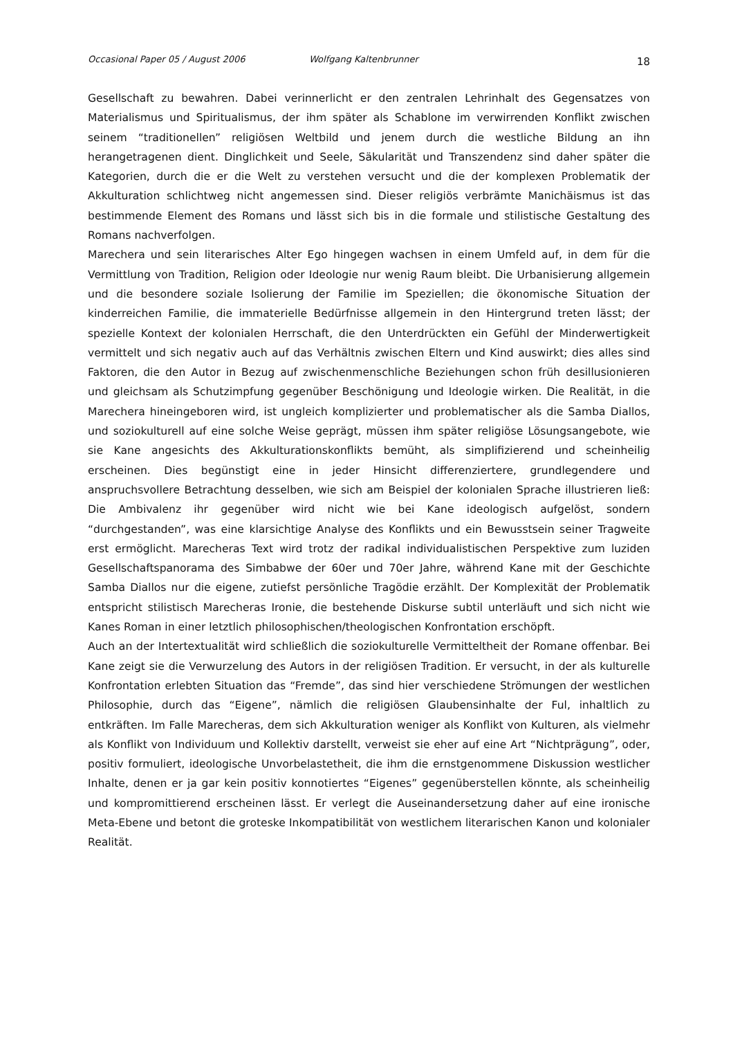Occasional Paper 05 / August 2006 Wolfgang Kaltenbrunner 18
Gesellschaft zu bewahren. Dabei verinnerlicht er den zentralen Lehrinhalt des Gegensatzes von Materialismus und Spiritualismus, der ihm später als Schablone im verwirrenden Konflikt zwischen seinem “traditionellen” religiösen Weltbild und jenem durch die westliche Bildung an ihn herangetragenen dient. Dinglichkeit und Seele, Säkularität und Transzendenz sind daher später die Kategorien, durch die er die Welt zu verstehen versucht und die der komplexen Problematik der Akkulturation schlichtweg nicht angemessen sind. Dieser religiös verbrämte Manichäismus ist das bestimmende Element des Romans und lässt sich bis in die formale und stilistische Gestaltung des Romans nachverfolgen.
Marechera und sein literarisches Alter Ego hingegen wachsen in einem Umfeld auf, in dem für die Vermittlung von Tradition, Religion oder Ideologie nur wenig Raum bleibt. Die Urbanisierung allgemein und die besondere soziale Isolierung der Familie im Speziellen; die ökonomische Situation der kinderreichen Familie, die immaterielle Bedürfnisse allgemein in den Hintergrund treten lässt; der spezielle Kontext der kolonialen Herrschaft, die den Unterdrückten ein Gefühl der Minderwertigkeit vermittelt und sich negativ auch auf das Verhältnis zwischen Eltern und Kind auswirkt; dies alles sind Faktoren, die den Autor in Bezug auf zwischenmenschliche Beziehungen schon früh desillusionieren und gleichsam als Schutzimpfung gegenüber Beschönigung und Ideologie wirken. Die Realität, in die Marechera hineingeboren wird, ist ungleich komplizierter und problematischer als die Samba Diallos, und soziokulturell auf eine solche Weise geprägt, müssen ihm später religiöse Lösungsangebote, wie sie Kane angesichts des Akkulturationskonflikts bemüht, als simplifizierend und scheinheilig erscheinen. Dies begünstigt eine in jeder Hinsicht differenziertere, grundlegendere und anspruchsvollere Betrachtung desselben, wie sich am Beispiel der kolonialen Sprache illustrieren ließ: Die Ambivalenz ihr gegenüber wird nicht wie bei Kane ideologisch aufgelöst, sondern “durchgestanden”, was eine klarsichtige Analyse des Konflikts und ein Bewusstsein seiner Tragweite erst ermöglicht. Marecheras Text wird trotz der radikal individualistischen Perspektive zum luziden Gesellschaftspanorama des Simbabwe der 60er und 70er Jahre, während Kane mit der Geschichte Samba Diallos nur die eigene, zutiefst persönliche Tragödie erzählt. Der Komplexität der Problematik entspricht stilistisch Marecheras Ironie, die bestehende Diskurse subtil unterläuft und sich nicht wie Kanes Roman in einer letztlich philosophischen/theologischen Konfrontation erschöpft.
Auch an der Intertextualität wird schließlich die soziokulturelle Vermitteltheit der Romane offenbar. Bei Kane zeigt sie die Verwurzelung des Autors in der religiösen Tradition. Er versucht, in der als kulturelle Konfrontation erlebten Situation das “Fremde”, das sind hier verschiedene Strömungen der westlichen Philosophie, durch das “Eigene”, nämlich die religiösen Glaubensinhalte der Ful, inhaltlich zu entkräften. Im Falle Marecheras, dem sich Akkulturation weniger als Konflikt von Kulturen, als vielmehr als Konflikt von Individuum und Kollektiv darstellt, verweist sie eher auf eine Art “Nichtprägung”, oder, positiv formuliert, ideologische Unvorbelastetheit, die ihm die ernstgenommene Diskussion westlicher Inhalte, denen er ja gar kein positiv konnotiertes “Eigenes” gegenüberstellen könnte, als scheinheilig und kompromittierend erscheinen lässt. Er verlegt die Auseinandersetzung daher auf eine ironische Meta-Ebene und betont die groteske Inkompatibilität von westlichem literarischen Kanon und kolonialer Realität.